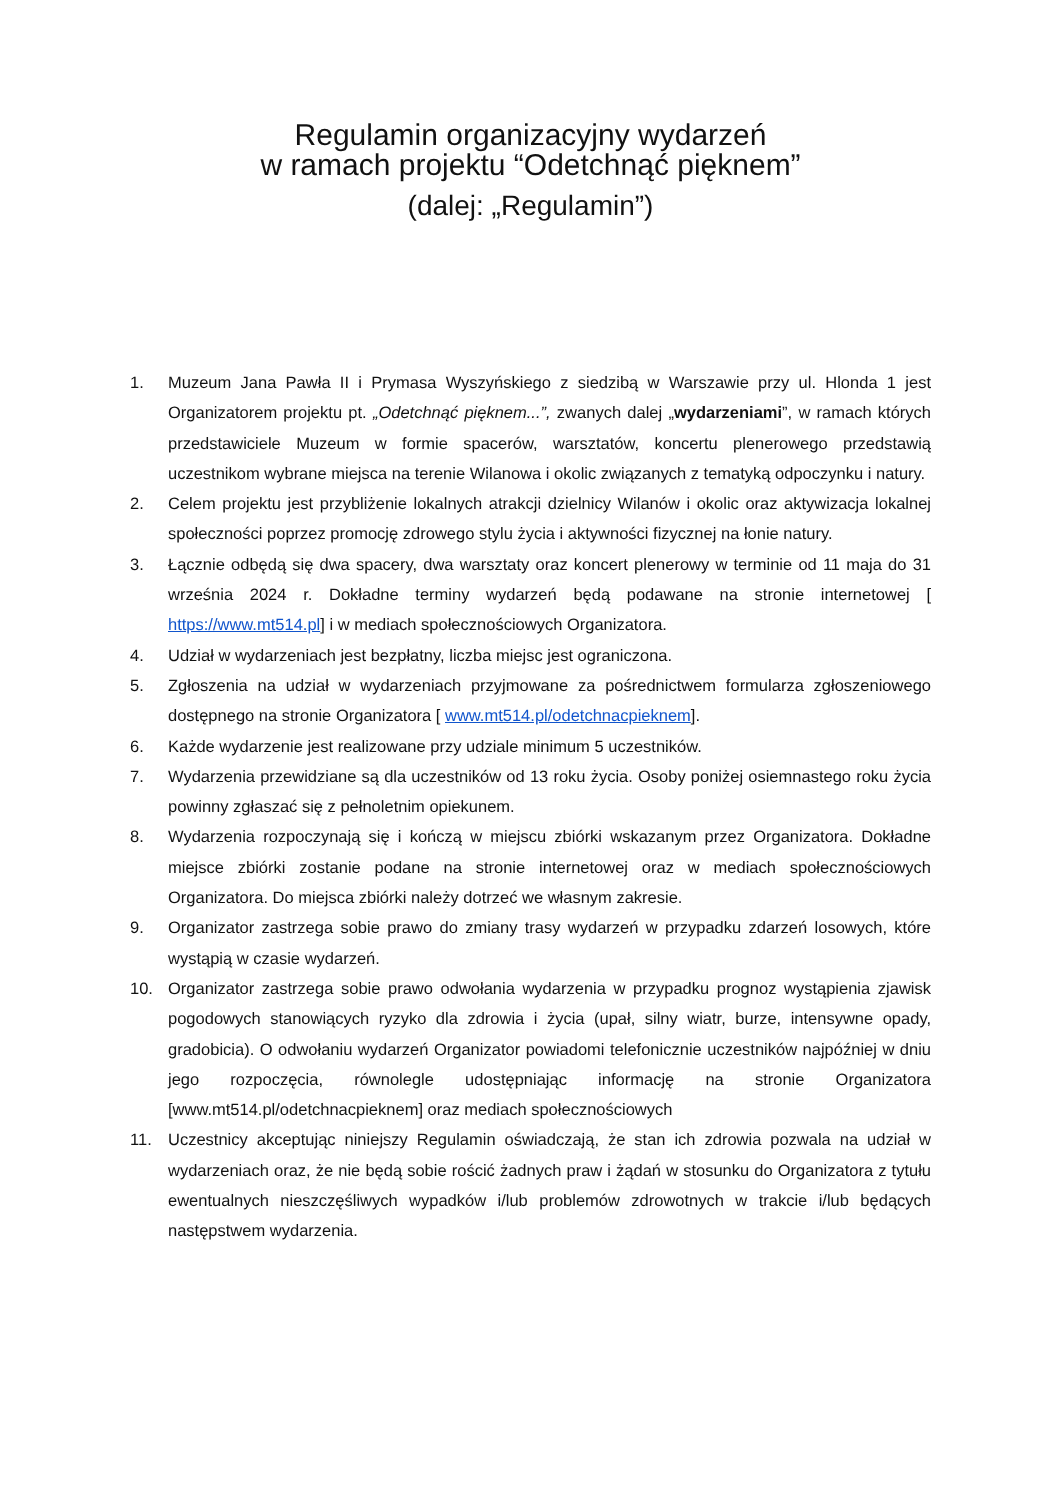Regulamin organizacyjny wydarzeń
w ramach projektu “Odetchnąć pięknem”
(dalej: „Regulamin”)
1. Muzeum Jana Pawła II i Prymasa Wyszyńskiego z siedzibą w Warszawie przy ul. Hlonda 1 jest Organizatorem projektu pt. „Odetchnąć pięknem...”, zwanych dalej „wydarzeniami”, w ramach których przedstawiciele Muzeum w formie spacerów, warsztatów, koncertu plenerowego przedstawią uczestnikom wybrane miejsca na terenie Wilanowa i okolic związanych z tematyką odpoczynku i natury.
2. Celem projektu jest przybliżenie lokalnych atrakcji dzielnicy Wilanów i okolic oraz aktywizacja lokalnej społeczności poprzez promocję zdrowego stylu życia i aktywności fizycznej na łonie natury.
3. Łącznie odbędą się dwa spacery, dwa warsztaty oraz koncert plenerowy w terminie od 11 maja do 31 września 2024 r. Dokładne terminy wydarzeń będą podawane na stronie internetowej [ https://www.mt514.pl] i w mediach społecznościowych Organizatora.
4. Udział w wydarzeniach jest bezpłatny, liczba miejsc jest ograniczona.
5. Zgłoszenia na udział w wydarzeniach przyjmowane za pośrednictwem formularza zgłoszeniowego dostępnego na stronie Organizatora [ www.mt514.pl/odetchnacpieknem].
6. Każde wydarzenie jest realizowane przy udziale minimum 5 uczestników.
7. Wydarzenia przewidziane są dla uczestników od 13 roku życia. Osoby poniżej osiemnastego roku życia powinny zgłaszać się z pełnoletnim opiekunem.
8. Wydarzenia rozpoczynają się i kończą w miejscu zbiórki wskazanym przez Organizatora. Dokładne miejsce zbiórki zostanie podane na stronie internetowej oraz w mediach społecznościowych Organizatora. Do miejsca zbiórki należy dotrzeć we własnym zakresie.
9. Organizator zastrzega sobie prawo do zmiany trasy wydarzeń w przypadku zdarzeń losowych, które wystąpią w czasie wydarzeń.
10. Organizator zastrzega sobie prawo odwołania wydarzenia w przypadku prognoz wystąpienia zjawisk pogodowych stanowiących ryzyko dla zdrowia i życia (upał, silny wiatr, burze, intensywne opady, gradobicia). O odwołaniu wydarzeń Organizator powiadomi telefonicznie uczestników najpóźniej w dniu jego rozpoczęcia, równolegle udostępniając informację na stronie Organizatora [www.mt514.pl/odetchnacpieknem] oraz mediach społecznościowych
11. Uczestnicy akceptując niniejszy Regulamin oświadczają, że stan ich zdrowia pozwala na udział w wydarzeniach oraz, że nie będą sobie rościć żadnych praw i żądań w stosunku do Organizatora z tytułu ewentualnych nieszczęśliwych wypadków i/lub problemów zdrowotnych w trakcie i/lub będących następstwem wydarzenia.